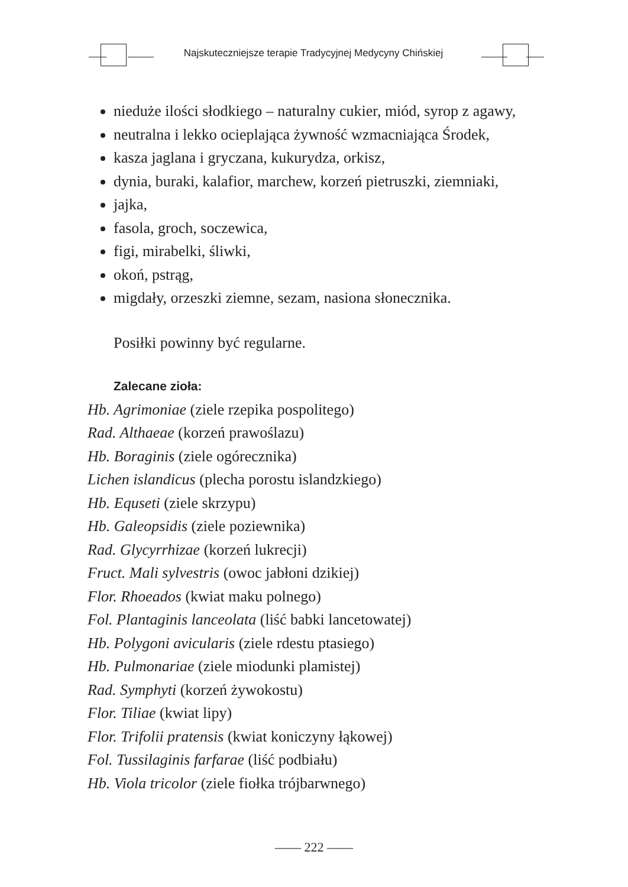Najskuteczniejsze terapie Tradycyjnej Medycyny Chińskiej
nieduże ilości słodkiego – naturalny cukier, miód, syrop z agawy,
neutralna i lekko ocieplająca żywność wzmacniająca Środek,
kasza jaglana i gryczana, kukurydza, orkisz,
dynia, buraki, kalafior, marchew, korzeń pietruszki, ziemniaki,
jajka,
fasola, groch, soczewica,
figi, mirabelki, śliwki,
okoń, pstrąg,
migdały, orzeszki ziemne, sezam, nasiona słonecznika.
Posiłki powinny być regularne.
Zalecane zioła:
Hb. Agrimoniae (ziele rzepika pospolitego)
Rad. Althaeae (korzeń prawoślazu)
Hb. Boraginis (ziele ogórecznika)
Lichen islandicus (plecha porostu islandzkiego)
Hb. Equseti (ziele skrzypu)
Hb. Galeopsidis (ziele poziewnika)
Rad. Glycyrrhizae (korzeń lukrecji)
Fruct. Mali sylvestris (owoc jabłoni dzikiej)
Flor. Rhoeados (kwiat maku polnego)
Fol. Plantaginis lanceolata (liść babki lancetowatej)
Hb. Polygoni avicularis (ziele rdestu ptasiego)
Hb. Pulmonariae (ziele miodunki plamistej)
Rad. Symphyti (korzeń żywokostu)
Flor. Tiliae (kwiat lipy)
Flor. Trifolii pratensis (kwiat koniczyny łąkowej)
Fol. Tussilaginis farfarae (liść podbiału)
Hb. Viola tricolor (ziele fiołka trójbarwnego)
—— 222 ——